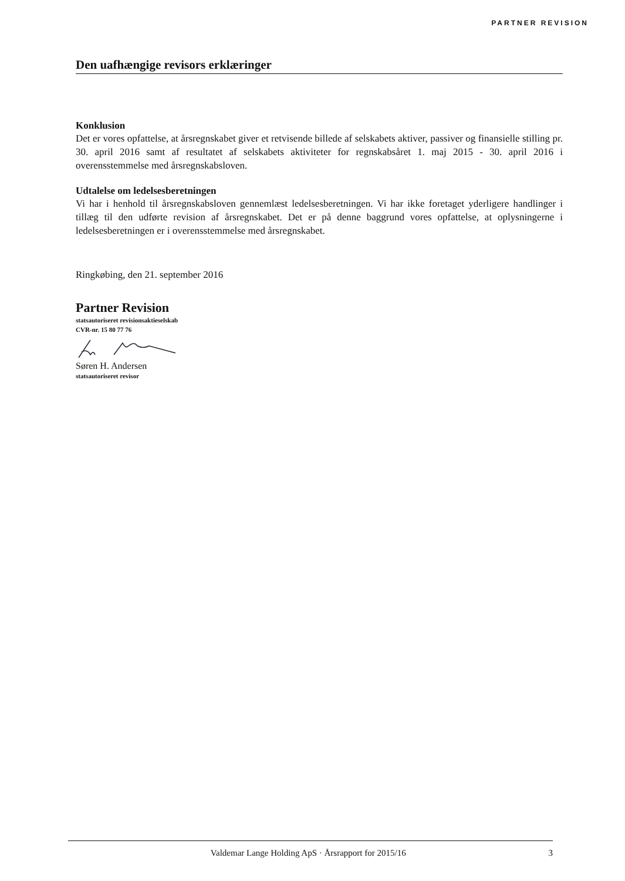PARTNER REVISION
Den uafhængige revisors erklæringer
Konklusion
Det er vores opfattelse, at årsregnskabet giver et retvisende billede af selskabets aktiver, passiver og finansielle stilling pr. 30. april 2016 samt af resultatet af selskabets aktiviteter for regnskabsåret 1. maj 2015 - 30. april 2016 i overensstemmelse med årsregnskabsloven.
Udtalelse om ledelsesberetningen
Vi har i henhold til årsregnskabsloven gennemlæst ledelsesberetningen. Vi har ikke foretaget yderligere handlinger i tillæg til den udførte revision af årsregnskabet. Det er på denne baggrund vores opfattelse, at oplysningerne i ledelsesberetningen er i overensstemmelse med årsregnskabet.
Ringkøbing, den 21. september 2016
Partner Revision
statsautoriseret revisionsaktieselskab
CVR-nr. 15 80 77 76
Søren H. Andersen
statsautoriseret revisor
Valdemar Lange Holding ApS · Årsrapport for 2015/16 3